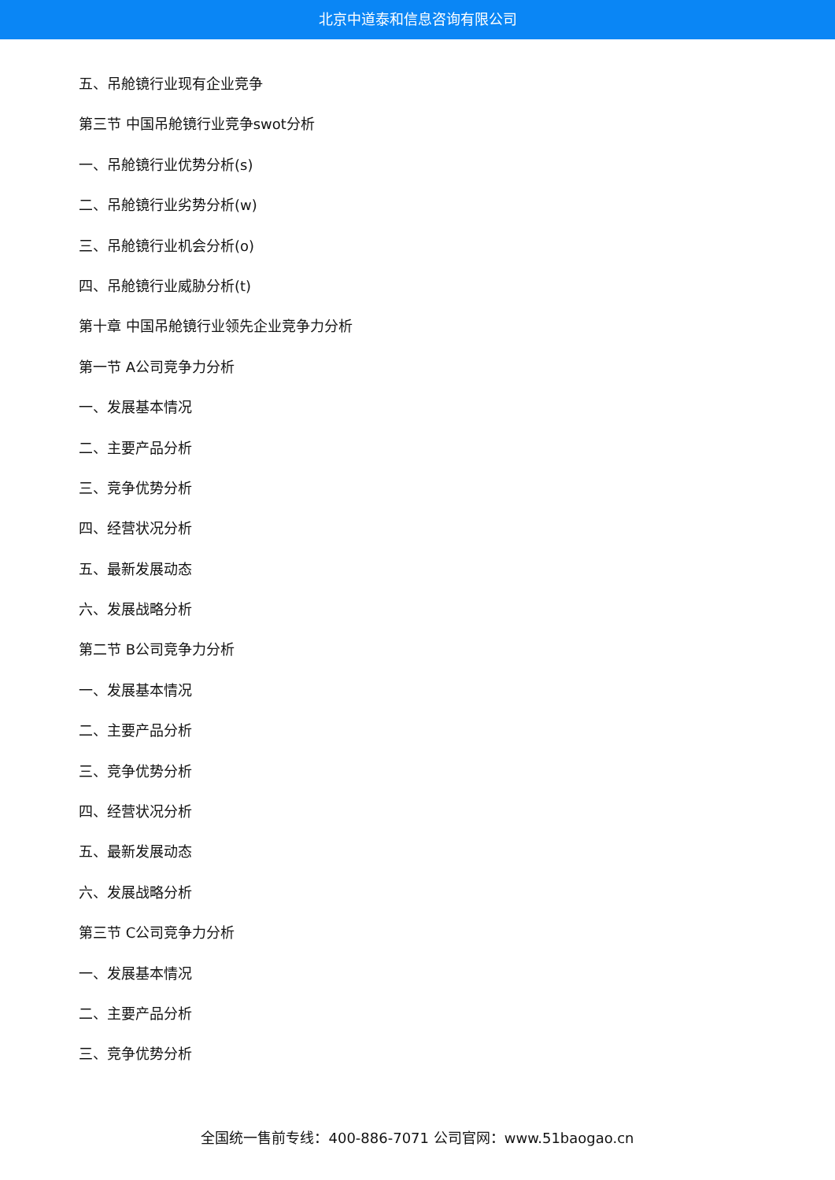北京中道泰和信息咨询有限公司
五、吊舱镜行业现有企业竞争
第三节 中国吊舱镜行业竞争swot分析
一、吊舱镜行业优势分析(s)
二、吊舱镜行业劣势分析(w)
三、吊舱镜行业机会分析(o)
四、吊舱镜行业威胁分析(t)
第十章 中国吊舱镜行业领先企业竞争力分析
第一节 A公司竞争力分析
一、发展基本情况
二、主要产品分析
三、竞争优势分析
四、经营状况分析
五、最新发展动态
六、发展战略分析
第二节 B公司竞争力分析
一、发展基本情况
二、主要产品分析
三、竞争优势分析
四、经营状况分析
五、最新发展动态
六、发展战略分析
第三节 C公司竞争力分析
一、发展基本情况
二、主要产品分析
三、竞争优势分析
全国统一售前专线：400-886-7071 公司官网：www.51baogao.cn